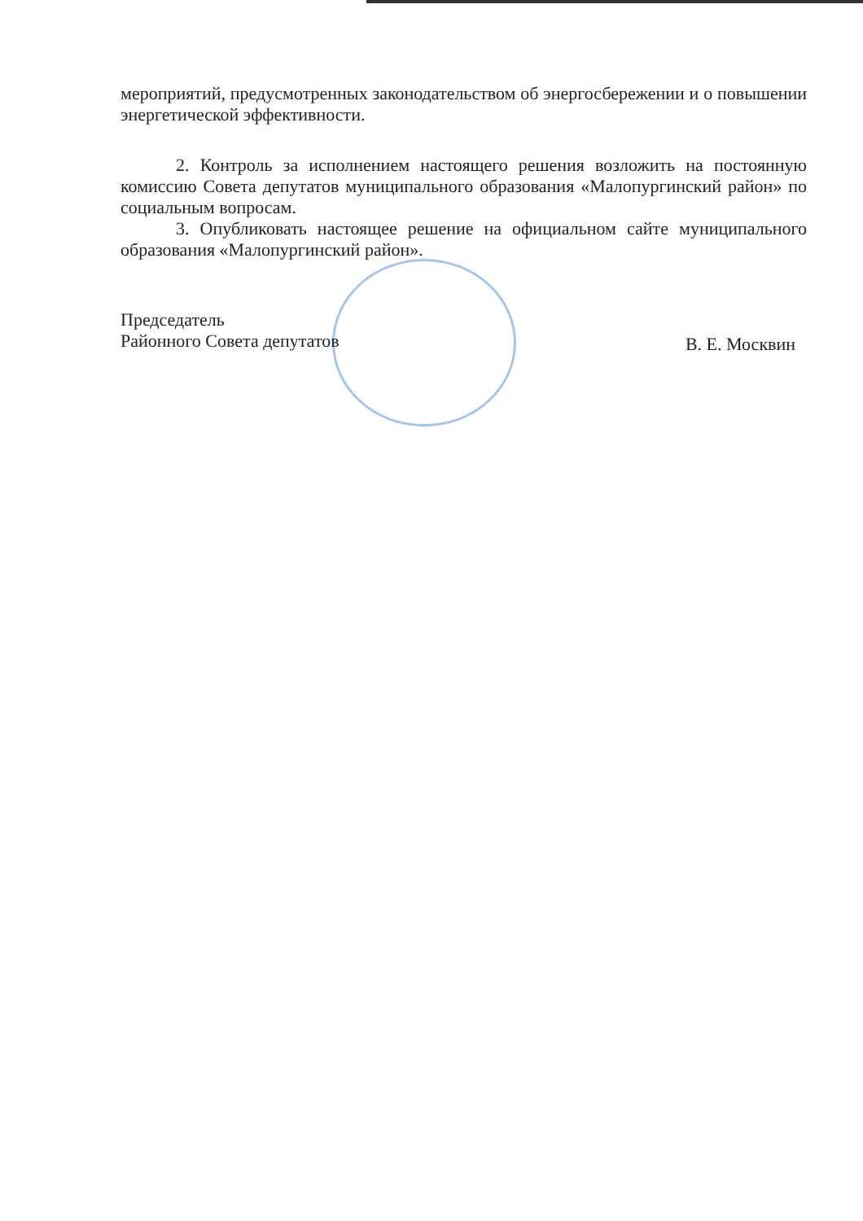мероприятий, предусмотренных законодательством об энергосбережении и о повышении энергетической эффективности.
2. Контроль за исполнением настоящего решения возложить на постоянную комиссию Совета депутатов муниципального образования «Малопургинский район» по социальным вопросам.
3. Опубликовать настоящее решение на официальном сайте муниципального образования «Малопургинский район».
Председатель
Районного Совета депутатов
В. Е. Москвин